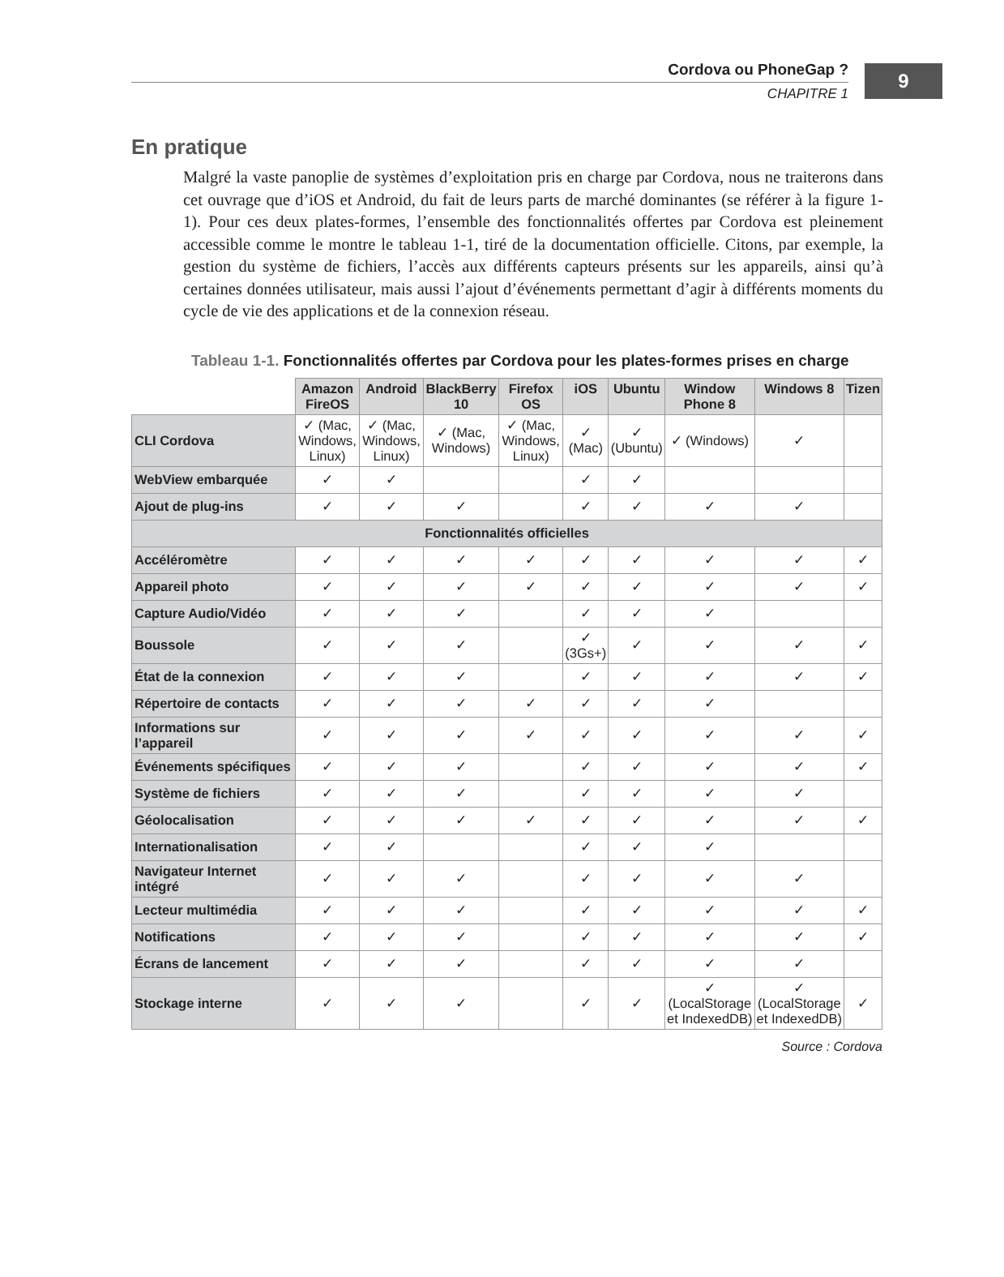9
Cordova ou PhoneGap ?
CHAPITRE 1
En pratique
Malgré la vaste panoplie de systèmes d’exploitation pris en charge par Cordova, nous ne traiterons dans cet ouvrage que d’iOS et Android, du fait de leurs parts de marché dominantes (se référer à la figure 1-1). Pour ces deux plates-formes, l’ensemble des fonctionnalités offertes par Cordova est pleinement accessible comme le montre le tableau 1-1, tiré de la documentation officielle. Citons, par exemple, la gestion du système de fichiers, l’accès aux différents capteurs présents sur les appareils, ainsi qu’à certaines données utilisateur, mais aussi l’ajout d’événements permettant d’agir à différents moments du cycle de vie des applications et de la connexion réseau.
Tableau 1-1. Fonctionnalités offertes par Cordova pour les plates-formes prises en charge
| | Amazon FireOS | Android | BlackBerry 10 | Firefox OS | iOS | Ubuntu | Window Phone 8 | Windows 8 | Tizen |
| --- | --- | --- | --- | --- | --- | --- | --- | --- | --- |
| CLI Cordova | ✓ (Mac, Windows, Linux) | ✓ (Mac, Windows, Linux) | ✓ (Mac, Windows) | ✓ (Mac, Windows, Linux) | ✓ (Mac) | ✓ (Ubuntu) | ✓ (Windows) | ✓ | |
| WebView embarquée | ✓ | ✓ | | | ✓ | ✓ | | | |
| Ajout de plug-ins | ✓ | ✓ | ✓ | | ✓ | ✓ | ✓ | ✓ | |
| Fonctionnalités officielles | | | | | | | | | |
| Accéléromètre | ✓ | ✓ | ✓ | ✓ | ✓ | ✓ | ✓ | ✓ | ✓ |
| Appareil photo | ✓ | ✓ | ✓ | ✓ | ✓ | ✓ | ✓ | ✓ | ✓ |
| Capture Audio/Vidéo | ✓ | ✓ | ✓ | | ✓ | ✓ | ✓ | | |
| Boussole | ✓ | ✓ | ✓ | | ✓ (3Gs+) | ✓ | ✓ | ✓ | ✓ |
| État de la connexion | ✓ | ✓ | ✓ | | ✓ | ✓ | ✓ | ✓ | ✓ |
| Répertoire de contacts | ✓ | ✓ | ✓ | ✓ | ✓ | ✓ | ✓ | | |
| Informations sur l’appareil | ✓ | ✓ | ✓ | ✓ | ✓ | ✓ | ✓ | ✓ | ✓ |
| Événements spécifiques | ✓ | ✓ | ✓ | | ✓ | ✓ | ✓ | ✓ | ✓ |
| Système de fichiers | ✓ | ✓ | ✓ | | ✓ | ✓ | ✓ | ✓ | |
| Géolocalisation | ✓ | ✓ | ✓ | ✓ | ✓ | ✓ | ✓ | ✓ | ✓ |
| Internationalisation | ✓ | ✓ | | | ✓ | ✓ | ✓ | | |
| Navigateur Internet intégré | ✓ | ✓ | ✓ | | ✓ | ✓ | ✓ | ✓ | |
| Lecteur multimédia | ✓ | ✓ | ✓ | | ✓ | ✓ | ✓ | ✓ | ✓ |
| Notifications | ✓ | ✓ | ✓ | | ✓ | ✓ | ✓ | ✓ | ✓ |
| Écrans de lancement | ✓ | ✓ | ✓ | | ✓ | ✓ | ✓ | ✓ | |
| Stockage interne | ✓ | ✓ | ✓ | | ✓ | ✓ | ✓ (LocalStorage et IndexedDB) | ✓ (LocalStorage et IndexedDB) | ✓ |
Source : Cordova